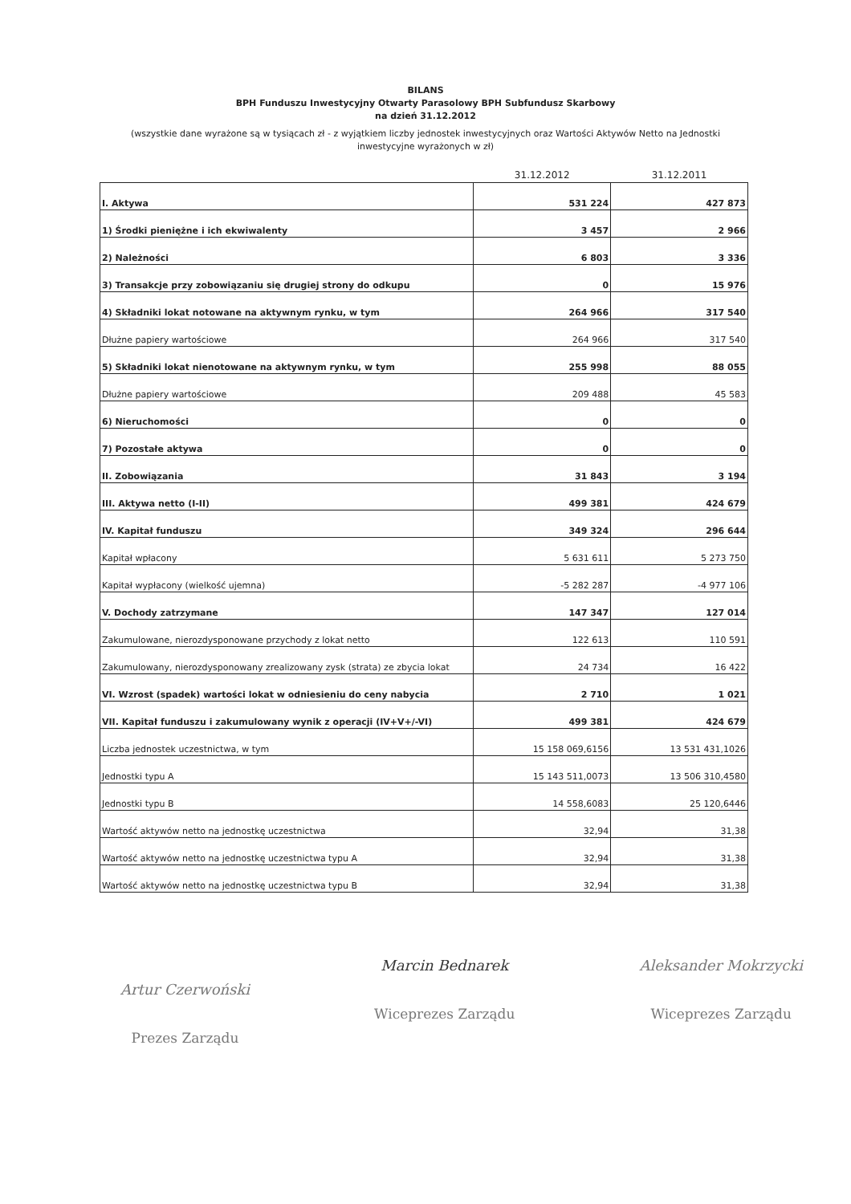BILANS
BPH Funduszu Inwestycyjny Otwarty Parasolowy BPH Subfundusz Skarbowy
na dzień 31.12.2012
(wszystkie dane wyrażone są w tysiącach zł - z wyjątkiem liczby jednostek inwestycyjnych oraz Wartości Aktywów Netto na Jednostki inwestycyjne wyrażonych w zł)
| | 31.12.2012 | 31.12.2011 |
| --- | --- | --- |
| I. Aktywa | 531 224 | 427 873 |
| 1) Środki pieniężne i ich ekwiwalenty | 3 457 | 2 966 |
| 2) Należności | 6 803 | 3 336 |
| 3) Transakcje przy zobowiązaniu się drugiej strony do odkupu | 0 | 15 976 |
| 4) Składniki lokat notowane na aktywnym rynku, w tym | 264 966 | 317 540 |
| Dłużne papiery wartościowe | 264 966 | 317 540 |
| 5) Składniki lokat nienotowane na aktywnym rynku, w tym | 255 998 | 88 055 |
| Dłużne papiery wartościowe | 209 488 | 45 583 |
| 6) Nieruchomości | 0 | 0 |
| 7) Pozostałe aktywa | 0 | 0 |
| II. Zobowiązania | 31 843 | 3 194 |
| III. Aktywa netto (I-II) | 499 381 | 424 679 |
| IV. Kapitał funduszu | 349 324 | 296 644 |
| Kapitał wpłacony | 5 631 611 | 5 273 750 |
| Kapitał wypłacony (wielkość ujemna) | -5 282 287 | -4 977 106 |
| V. Dochody zatrzymane | 147 347 | 127 014 |
| Zakumulowane, nierozdysponowane przychody z lokat netto | 122 613 | 110 591 |
| Zakumulowany, nierozdysponowany zrealizowany zysk (strata) ze zbycia lokat | 24 734 | 16 422 |
| VI. Wzrost (spadek) wartości lokat w odniesieniu do ceny nabycia | 2 710 | 1 021 |
| VII. Kapitał funduszu i zakumulowany wynik z operacji (IV+V+/-VI) | 499 381 | 424 679 |
| Liczba jednostek uczestnictwa, w tym | 15 158 069,6156 | 13 531 431,1026 |
| Jednostki typu A | 15 143 511,0073 | 13 506 310,4580 |
| Jednostki typu B | 14 558,6083 | 25 120,6446 |
| Wartość aktywów netto na jednostkę uczestnictwa | 32,94 | 31,38 |
| Wartość aktywów netto na jednostkę uczestnictwa typu A | 32,94 | 31,38 |
| Wartość aktywów netto na jednostkę uczestnictwa typu B | 32,94 | 31,38 |
Artur Czerwoński
Prezes Zarządu
Marcin Bednarek
Wiceprezes Zarządu
Aleksander Mokrzycki
Wiceprezes Zarządu